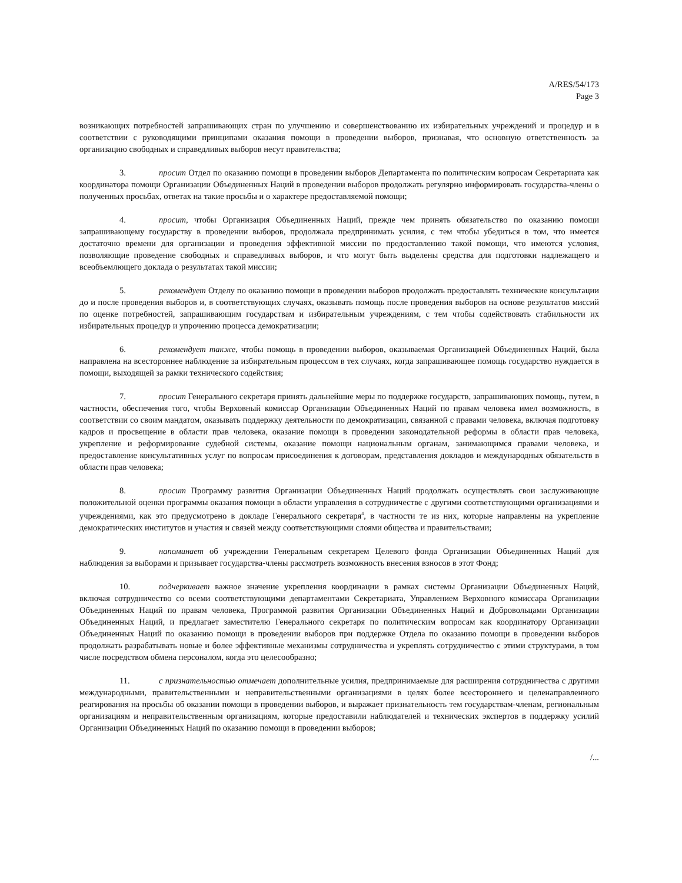A/RES/54/173
Page 3
возникающих потребностей запрашивающих стран по улучшению и совершенствованию их избирательных учреждений и процедур и в соответствии с руководящими принципами оказания помощи в проведении выборов, признавая, что основную ответственность за организацию свободных и справедливых выборов несут правительства;
3. просит Отдел по оказанию помощи в проведении выборов Департамента по политическим вопросам Секретариата как координатора помощи Организации Объединенных Наций в проведении выборов продолжать регулярно информировать государства-члены о полученных просьбах, ответах на такие просьбы и о характере предоставляемой помощи;
4. просит, чтобы Организация Объединенных Наций, прежде чем принять обязательство по оказанию помощи запрашивающему государству в проведении выборов, продолжала предпринимать усилия, с тем чтобы убедиться в том, что имеется достаточно времени для организации и проведения эффективной миссии по предоставлению такой помощи, что имеются условия, позволяющие проведение свободных и справедливых выборов, и что могут быть выделены средства для подготовки надлежащего и всеобъемлющего доклада о результатах такой миссии;
5. рекомендует Отделу по оказанию помощи в проведении выборов продолжать предоставлять технические консультации до и после проведения выборов и, в соответствующих случаях, оказывать помощь после проведения выборов на основе результатов миссий по оценке потребностей, запрашивающим государствам и избирательным учреждениям, с тем чтобы содействовать стабильности их избирательных процедур и упрочению процесса демократизации;
6. рекомендует также, чтобы помощь в проведении выборов, оказываемая Организацией Объединенных Наций, была направлена на всестороннее наблюдение за избирательным процессом в тех случаях, когда запрашивающее помощь государство нуждается в помощи, выходящей за рамки технического содействия;
7. просит Генерального секретаря принять дальнейшие меры по поддержке государств, запрашивающих помощь, путем, в частности, обеспечения того, чтобы Верховный комиссар Организации Объединенных Наций по правам человека имел возможность, в соответствии со своим мандатом, оказывать поддержку деятельности по демократизации, связанной с правами человека, включая подготовку кадров и просвещение в области прав человека, оказание помощи в проведении законодательной реформы в области прав человека, укрепление и реформирование судебной системы, оказание помощи национальным органам, занимающимся правами человека, и предоставление консультативных услуг по вопросам присоединения к договорам, представления докладов и международных обязательств в области прав человека;
8. просит Программу развития Организации Объединенных Наций продолжать осуществлять свои заслуживающие положительной оценки программы оказания помощи в области управления в сотрудничестве с другими соответствующими организациями и учреждениями, как это предусмотрено в докладе Генерального секретаря<sup>4</sup>, в частности те из них, которые направлены на укрепление демократических институтов и участия и связей между соответствующими слоями общества и правительствами;
9. напоминает об учреждении Генеральным секретарем Целевого фонда Организации Объединенных Наций для наблюдения за выборами и призывает государства-члены рассмотреть возможность внесения взносов в этот Фонд;
10. подчеркивает важное значение укрепления координации в рамках системы Организации Объединенных Наций, включая сотрудничество со всеми соответствующими департаментами Секретариата, Управлением Верховного комиссара Организации Объединенных Наций по правам человека, Программой развития Организации Объединенных Наций и Добровольцами Организации Объединенных Наций, и предлагает заместителю Генерального секретаря по политическим вопросам как координатору Организации Объединенных Наций по оказанию помощи в проведении выборов при поддержке Отдела по оказанию помощи в проведении выборов продолжать разрабатывать новые и более эффективные механизмы сотрудничества и укреплять сотрудничество с этими структурами, в том числе посредством обмена персоналом, когда это целесообразно;
11. с признательностью отмечает дополнительные усилия, предпринимаемые для расширения сотрудничества с другими международными, правительственными и неправительственными организациями в целях более всестороннего и целенаправленного реагирования на просьбы об оказании помощи в проведении выборов, и выражает признательность тем государствам-членам, региональным организациям и неправительственным организациям, которые предоставили наблюдателей и технических экспертов в поддержку усилий Организации Объединенных Наций по оказанию помощи в проведении выборов;
/...